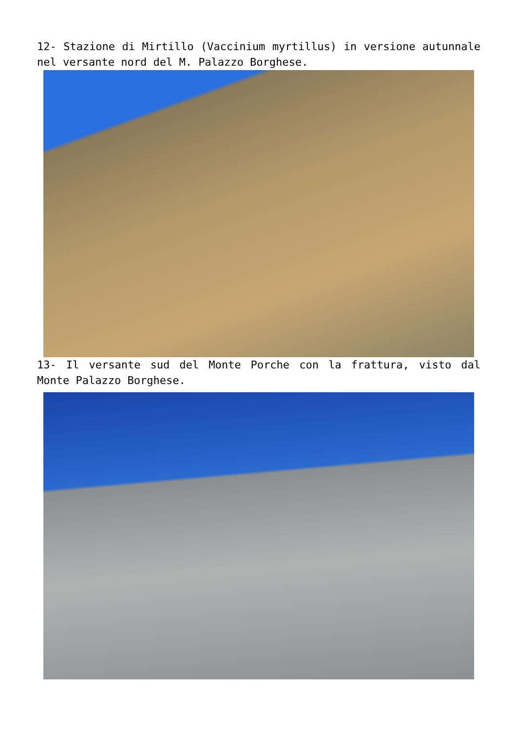12- Stazione di Mirtillo (Vaccinium myrtillus) in versione autunnale nel versante nord del M. Palazzo Borghese.
13- Il versante sud del Monte Porche con la frattura, visto dal Monte Palazzo Borghese.